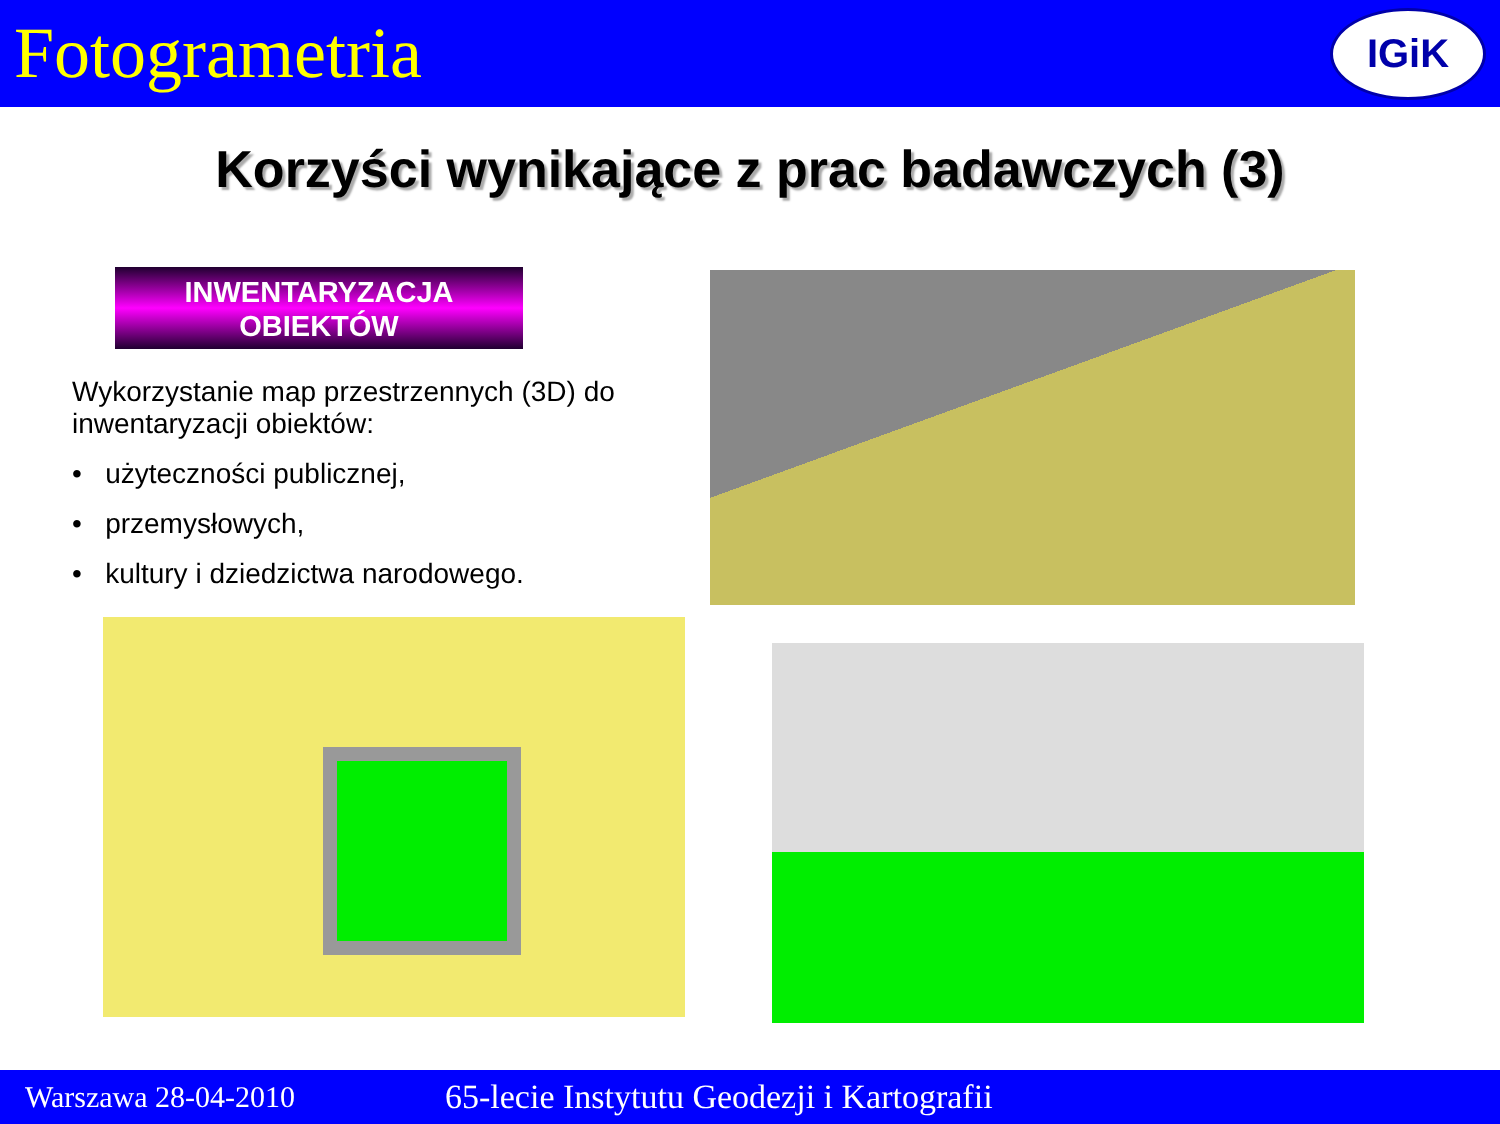Fotogrametria
IGiK
Korzyści wynikające z prac badawczych (3)
INWENTARYZACJA
OBIEKTÓW
Wykorzystanie map przestrzennych (3D) do inwentaryzacji obiektów:
• użyteczności publicznej,
• przemysłowych,
• kultury i dziedzictwa narodowego.
Warszawa 28-04-2010 65-lecie Instytutu Geodezji i Kartografii